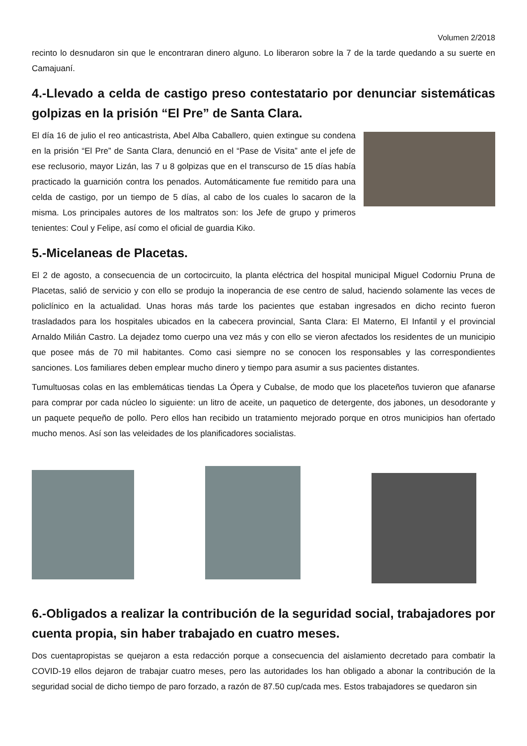Volumen 2/2018
recinto lo desnudaron sin que le encontraran dinero alguno. Lo liberaron sobre la 7 de la tarde quedando a su suerte en Camajuaní.
4.-Llevado a celda de castigo preso contestatario por denunciar sistemáticas golpizas en la prisión “El Pre” de Santa Clara.
El día 16 de julio el reo anticastrista, Abel Alba Caballero, quien extingue su condena en la prisión “El Pre” de Santa Clara, denunció en el “Pase de Visita” ante el jefe de ese reclusorio, mayor Lizán, las 7 u 8 golpizas que en el transcurso de 15 días había practicado la guarnición contra los penados. Automáticamente fue remitido para una celda de castigo, por un tiempo de 5 días, al cabo de los cuales lo sacaron de la misma. Los principales autores de los maltratos son: los Jefe de grupo y primeros tenientes: Coul y Felipe, así como el oficial de guardia Kiko.
5.-Micelaneas de Placetas.
El 2 de agosto, a consecuencia de un cortocircuito, la planta eléctrica del hospital municipal Miguel Codorniu Pruna de Placetas, salió de servicio y con ello se produjo la inoperancia de ese centro de salud, haciendo solamente las veces de policlínico en la actualidad. Unas horas más tarde los pacientes que estaban ingresados en dicho recinto fueron trasladados para los hospitales ubicados en la cabecera provincial, Santa Clara: El Materno, El Infantil y el provincial Arnaldo Milián Castro. La dejadez tomo cuerpo una vez más y con ello se vieron afectados los residentes de un municipio que posee más de 70 mil habitantes. Como casi siempre no se conocen los responsables y las correspondientes sanciones. Los familiares deben emplear mucho dinero y tiempo para asumir a sus pacientes distantes.
Tumultuosas colas en las emblemáticas tiendas La Ópera y Cubalse, de modo que los placeteños tuvieron que afanarse para comprar por cada núcleo lo siguiente: un litro de aceite, un paquetico de detergente, dos jabones, un desodorante y un paquete pequeño de pollo. Pero ellos han recibido un tratamiento mejorado porque en otros municipios han ofertado mucho menos. Así son las veleidades de los planificadores socialistas.
6.-Obligados a realizar la contribución de la seguridad social, trabajadores por cuenta propia, sin haber trabajado en cuatro meses.
Dos cuentapropistas se quejaron a esta redacción porque a consecuencia del aislamiento decretado para combatir la COVID-19 ellos dejaron de trabajar cuatro meses, pero las autoridades los han obligado a abonar la contribución de la seguridad social de dicho tiempo de paro forzado, a razón de 87.50 cup/cada mes. Estos trabajadores se quedaron sin